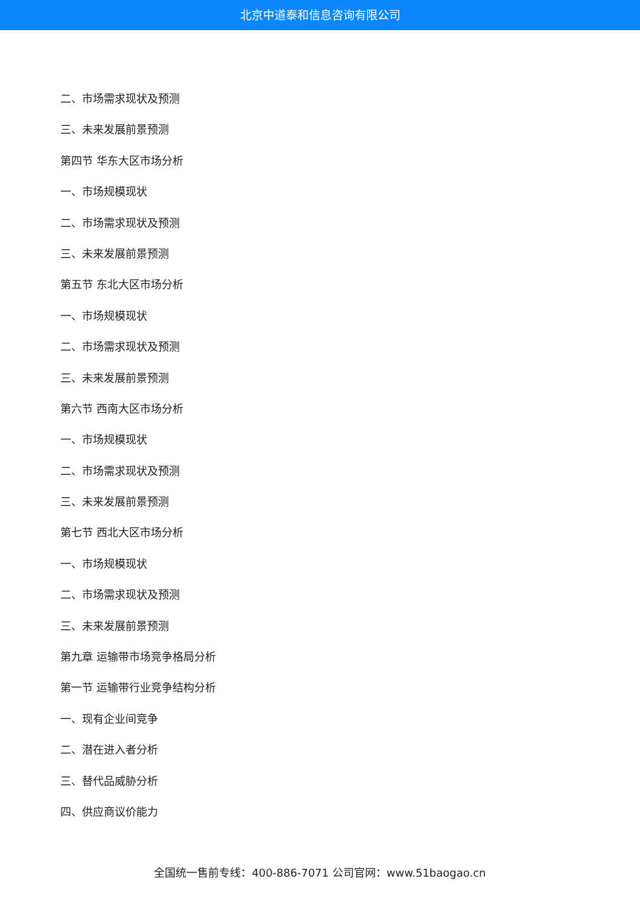北京中道泰和信息咨询有限公司
二、市场需求现状及预测
三、未来发展前景预测
第四节 华东大区市场分析
一、市场规模现状
二、市场需求现状及预测
三、未来发展前景预测
第五节 东北大区市场分析
一、市场规模现状
二、市场需求现状及预测
三、未来发展前景预测
第六节 西南大区市场分析
一、市场规模现状
二、市场需求现状及预测
三、未来发展前景预测
第七节 西北大区市场分析
一、市场规模现状
二、市场需求现状及预测
三、未来发展前景预测
第九章 运输带市场竞争格局分析
第一节 运输带行业竞争结构分析
一、现有企业间竞争
二、潜在进入者分析
三、替代品威胁分析
四、供应商议价能力
全国统一售前专线：400-886-7071 公司官网：www.51baogao.cn